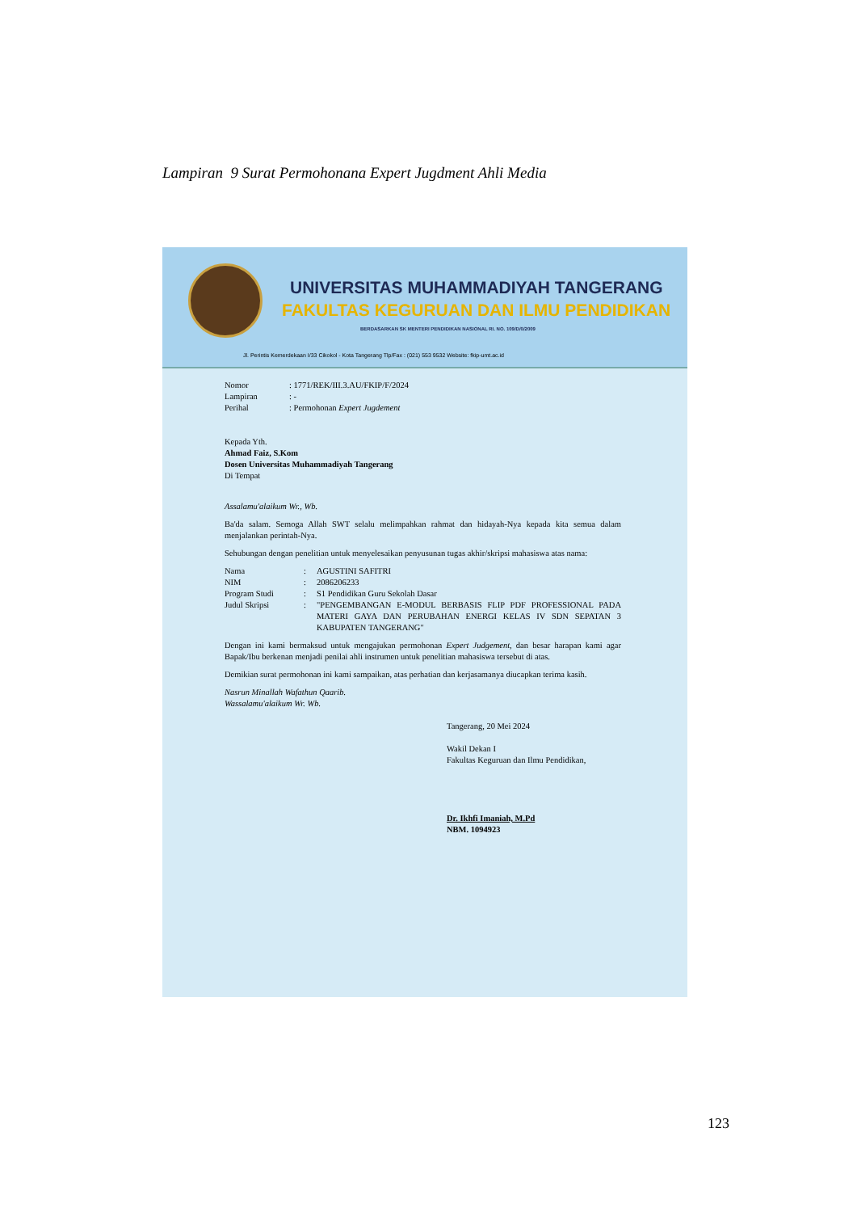Lampiran 9 Surat Permohonana Expert Jugdment Ahli Media
UNIVERSITAS MUHAMMADIYAH TANGERANG
FAKULTAS KEGURUAN DAN ILMU PENDIDIKAN
BERDASARKAN SK MENTERI PENDIDIKAN NASIONAL RI. NO. 109/D/0/2009
Jl. Perintis Kemerdekaan I/33 Cikokol - Kota Tangerang Tlp/Fax : (021) 553 9532 Website: fkip-umt.ac.id
| Nomor | : 1771/REK/III.3.AU/FKIP/F/2024 |
| Lampiran | : - |
| Perihal | : Permohonan Expert Jugdement |
Kepada Yth.
Ahmad Faiz, S.Kom
Dosen Universitas Muhammadiyah Tangerang
Di Tempat
Assalamu'alaikum Wr., Wb.
Ba'da salam. Semoga Allah SWT selalu melimpahkan rahmat dan hidayah-Nya kepada kita semua dalam menjalankan perintah-Nya.
Sehubungan dengan penelitian untuk menyelesaikan penyusunan tugas akhir/skripsi mahasiswa atas nama:
| Nama | : | AGUSTINI SAFITRI |
| NIM | : | 2086206233 |
| Program Studi | : | S1 Pendidikan Guru Sekolah Dasar |
| Judul Skripsi | : | "PENGEMBANGAN E-MODUL BERBASIS FLIP PDF PROFESSIONAL PADA MATERI GAYA DAN PERUBAHAN ENERGI KELAS IV SDN SEPATAN 3 KABUPATEN TANGERANG" |
Dengan ini kami bermaksud untuk mengajukan permohonan Expert Judgement, dan besar harapan kami agar Bapak/Ibu berkenan menjadi penilai ahli instrumen untuk penelitian mahasiswa tersebut di atas.
Demikian surat permohonan ini kami sampaikan, atas perhatian dan kerjasamanya diucapkan terima kasih.
Nasrun Minallah Wafathun Qaarib.
Wassalamu'alaikum Wr. Wb.
Tangerang, 20 Mei 2024
Wakil Dekan I
Fakultas Keguruan dan Ilmu Pendidikan,
Dr. Ikhfi Imaniah, M.Pd
NBM. 1094923
123